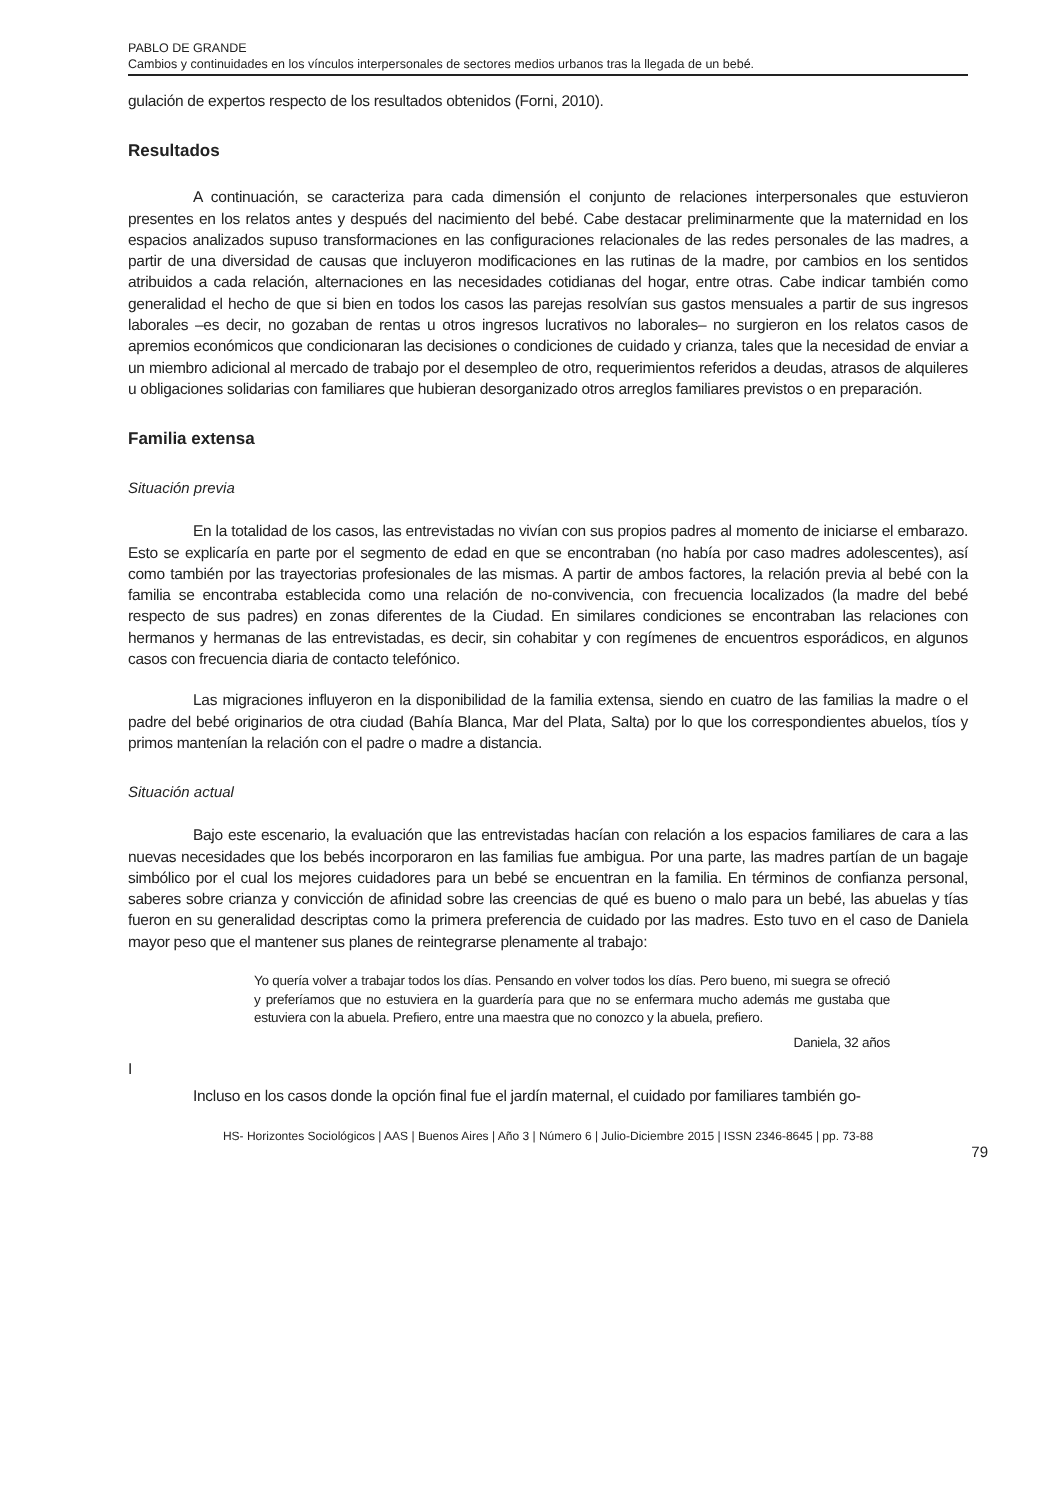PABLO DE GRANDE
Cambios y continuidades en los vínculos interpersonales de sectores medios urbanos tras la llegada de un bebé.
gulación de expertos respecto de los resultados obtenidos (Forni, 2010).
Resultados
A continuación, se caracteriza para cada dimensión el conjunto de relaciones interpersonales que estuvieron presentes en los relatos antes y después del nacimiento del bebé. Cabe destacar preliminarmente que la maternidad en los espacios analizados supuso transformaciones en las configuraciones relacionales de las redes personales de las madres, a partir de una diversidad de causas que incluyeron modificaciones en las rutinas de la madre, por cambios en los sentidos atribuidos a cada relación, alternaciones en las necesidades cotidianas del hogar, entre otras. Cabe indicar también como generalidad el hecho de que si bien en todos los casos las parejas resolvían sus gastos mensuales a partir de sus ingresos laborales –es decir, no gozaban de rentas u otros ingresos lucrativos no laborales– no surgieron en los relatos casos de apremios económicos que condicionaran las decisiones o condiciones de cuidado y crianza, tales que la necesidad de enviar a un miembro adicional al mercado de trabajo por el desempleo de otro, requerimientos referidos a deudas, atrasos de alquileres u obligaciones solidarias con familiares que hubieran desorganizado otros arreglos familiares previstos o en preparación.
Familia extensa
Situación previa
En la totalidad de los casos, las entrevistadas no vivían con sus propios padres al momento de iniciarse el embarazo. Esto se explicaría en parte por el segmento de edad en que se encontraban (no había por caso madres adolescentes), así como también por las trayectorias profesionales de las mismas. A partir de ambos factores, la relación previa al bebé con la familia se encontraba establecida como una relación de no-convivencia, con frecuencia localizados (la madre del bebé respecto de sus padres) en zonas diferentes de la Ciudad. En similares condiciones se encontraban las relaciones con hermanos y hermanas de las entrevistadas, es decir, sin cohabitar y con regímenes de encuentros esporádicos, en algunos casos con frecuencia diaria de contacto telefónico.
Las migraciones influyeron en la disponibilidad de la familia extensa, siendo en cuatro de las familias la madre o el padre del bebé originarios de otra ciudad (Bahía Blanca, Mar del Plata, Salta) por lo que los correspondientes abuelos, tíos y primos mantenían la relación con el padre o madre a distancia.
Situación actual
Bajo este escenario, la evaluación que las entrevistadas hacían con relación a los espacios familiares de cara a las nuevas necesidades que los bebés incorporaron en las familias fue ambigua. Por una parte, las madres partían de un bagaje simbólico por el cual los mejores cuidadores para un bebé se encuentran en la familia. En términos de confianza personal, saberes sobre crianza y convicción de afinidad sobre las creencias de qué es bueno o malo para un bebé, las abuelas y tías fueron en su generalidad descriptas como la primera preferencia de cuidado por las madres. Esto tuvo en el caso de Daniela mayor peso que el mantener sus planes de reintegrarse plenamente al trabajo:
Yo quería volver a trabajar todos los días. Pensando en volver todos los días. Pero bueno, mi suegra se ofreció y preferíamos que no estuviera en la guardería para que no se enfermara mucho además me gustaba que estuviera con la abuela. Prefiero, entre una maestra que no conozco y la abuela, prefiero.
Daniela, 32 años
I
Incluso en los casos donde la opción final fue el jardín maternal, el cuidado por familiares también go-
HS- Horizontes Sociológicos | AAS | Buenos Aires | Año 3 | Número 6 | Julio-Diciembre 2015 | ISSN 2346-8645 | pp. 73-88
79